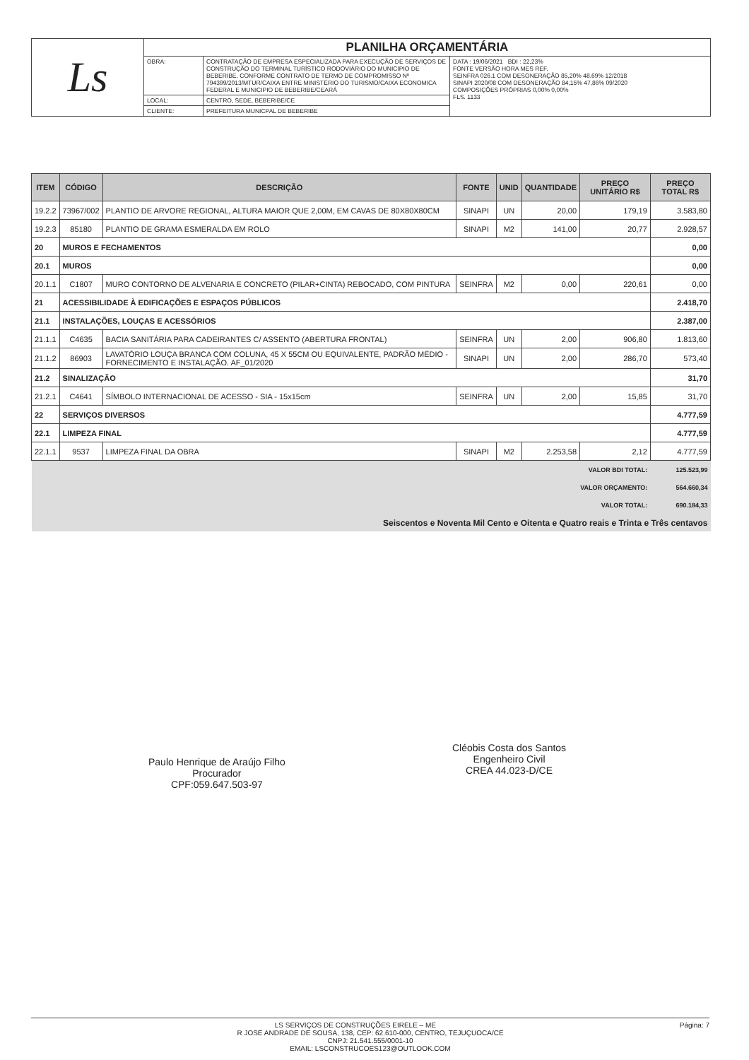| Ls | PLANILHA ORÇAMENTÁRIA | | |
| | OBRA: | CONTRATAÇÃO DE EMPRESA ESPECIALIZADA PARA EXECUÇÃO DE SERVIÇOS DE CONSTRUÇÃO DO TERMINAL TURÍSTICO RODOVIÁRIO DO MUNICIPIO DE BEBERIBE, CONFORME CONTRATO DE TERMO DE COMPROMISSO Nº 794399/2013/MTUR/CAIXA ENTRE MINISTÉRIO DO TURISMO/CAIXA ECONOMICA FEDERAL E MUNICIPIO DE BEBERIBE/CEARÁ | DATA : 19/06/2021 BDI : 22,23% FONTE VERSÃO HORA MES REF. SEINFRA 026.1 COM DESONERAÇÃO 85,20% 48,69% 12/2018 SINAPI 2020/08 COM DESONERAÇÃO 84,15% 47,86% 09/2020 COMPOSIÇÕES PRÓPRIAS 0,00% 0,00% FLS. 1133 |
| | LOCAL: | CENTRO, SEDE, BEBERIBE/CE | |
| | CLIENTE: | PREFEITURA MUNICPAL DE BEBERIBE | |
| ITEM | CÓDIGO | DESCRIÇÃO | FONTE | UNID | QUANTIDADE | PREÇO UNITÁRIO R$ | PREÇO TOTAL R$ |
| --- | --- | --- | --- | --- | --- | --- | --- |
| 19.2.2 | 73967/002 | PLANTIO DE ARVORE REGIONAL, ALTURA MAIOR QUE 2,00M, EM CAVAS DE 80X80X80CM | SINAPI | UN | 20,00 | 179,19 | 3.583,80 |
| 19.2.3 | 85180 | PLANTIO DE GRAMA ESMERALDA EM ROLO | SINAPI | M2 | 141,00 | 20,77 | 2.928,57 |
| 20 | MUROS E FECHAMENTOS | | | | | | 0,00 |
| 20.1 | MUROS | | | | | | 0,00 |
| 20.1.1 | C1807 | MURO CONTORNO DE ALVENARIA E CONCRETO (PILAR+CINTA) REBOCADO, COM PINTURA | SEINFRA | M2 | 0,00 | 220,61 | 0,00 |
| 21 | ACESSIBILIDADE À EDIFICAÇÕES E ESPAÇOS PÚBLICOS | | | | | | 2.418,70 |
| 21.1 | INSTALAÇÕES, LOUÇAS E ACESSÓRIOS | | | | | | 2.387,00 |
| 21.1.1 | C4635 | BACIA SANITÁRIA PARA CADEIRANTES C/ ASSENTO (ABERTURA FRONTAL) | SEINFRA | UN | 2,00 | 906,80 | 1.813,60 |
| 21.1.2 | 86903 | LAVATÓRIO LOUÇA BRANCA COM COLUNA, 45 X 55CM OU EQUIVALENTE, PADRÃO MÉDIO - FORNECIMENTO E INSTALAÇÃO. AF_01/2020 | SINAPI | UN | 2,00 | 286,70 | 573,40 |
| 21.2 | SINALIZAÇÃO | | | | | | 31,70 |
| 21.2.1 | C4641 | SÍMBOLO INTERNACIONAL DE ACESSO - SIA - 15x15cm | SEINFRA | UN | 2,00 | 15,85 | 31,70 |
| 22 | SERVIÇOS DIVERSOS | | | | | | 4.777,59 |
| 22.1 | LIMPEZA FINAL | | | | | | 4.777,59 |
| 22.1.1 | 9537 | LIMPEZA FINAL DA OBRA | SINAPI | M2 | 2.253,58 | 2,12 | 4.777,59 |
| VALOR BDI TOTAL: | | | | | | | 125.523,99 |
| VALOR ORÇAMENTO: | | | | | | | 564.660,34 |
| VALOR TOTAL: | | | | | | | 690.184,33 |
| Seiscentos e Noventa Mil Cento e Oitenta e Quatro reais e Trinta e Três centavos | | | | | | | |
Paulo Henrique de Araújo Filho
Procurador
CPF:059.647.503-97
Cléobis Costa dos Santos
Engenheiro Civil
CREA 44.023-D/CE
Página: 7 LS SERVIÇOS DE CONSTRUÇÕES EIRELE – ME
R JOSE ANDRADE DE SOUSA, 138, CEP: 62.610-000, CENTRO, TEJUÇUOCA/CE
CNPJ: 21.541.555/0001-10
EMAIL: LSCONSTRUCOES123@OUTLOOK.COM